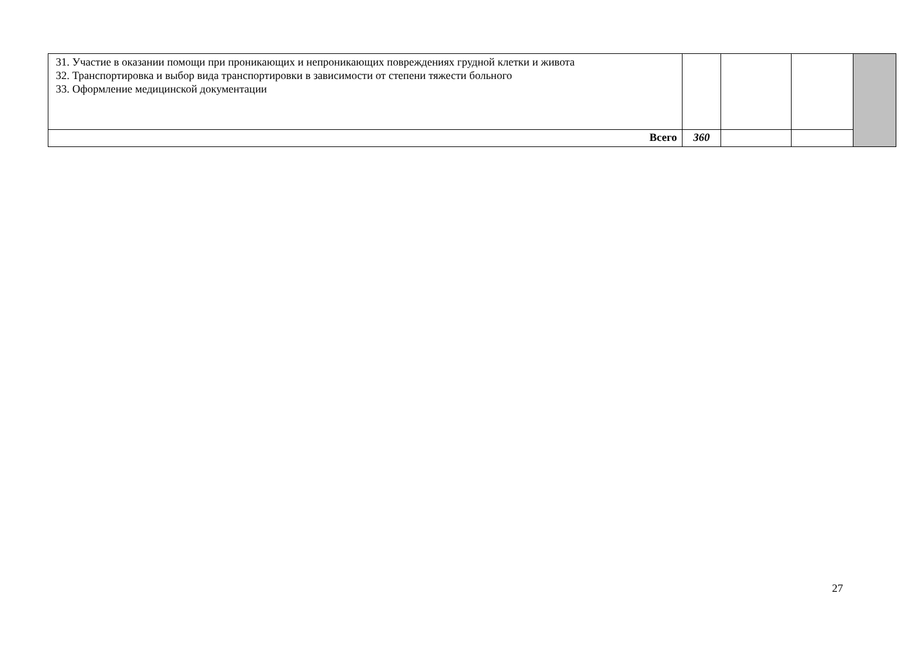| 31. Участие в оказании помощи при проникающих и непроникающих повреждениях грудной клетки и живота 32. Транспортировка и выбор вида транспортировки в зависимости от степени тяжести больного 33. Оформление медицинской документации | | | | |
| Всего | 360 | | | |
27